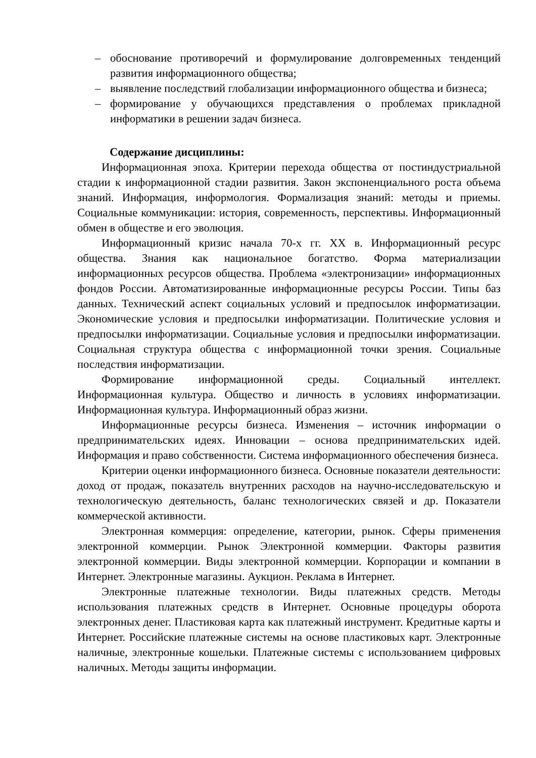– обоснование противоречий и формулирование долговременных тенденций развития информационного общества;
– выявление последствий глобализации информационного общества и бизнеса;
– формирование у обучающихся представления о проблемах прикладной информатики в решении задач бизнеса.
Содержание дисциплины:
Информационная эпоха. Критерии перехода общества от постиндустриальной стадии к информационной стадии развития. Закон экспоненциального роста объема знаний. Информация, информология. Формализация знаний: методы и приемы. Социальные коммуникации: история, современность, перспективы. Информационный обмен в обществе и его эволюция.
Информационный кризис начала 70-х гг. XX в. Информационный ресурс общества. Знания как национальное богатство. Форма материализации информационных ресурсов общества. Проблема «электронизации» информационных фондов России. Автоматизированные информационные ресурсы России. Типы баз данных. Технический аспект социальных условий и предпосылок информатизации. Экономические условия и предпосылки информатизации. Политические условия и предпосылки информатизации. Социальные условия и предпосылки информатизации. Социальная структура общества с информационной точки зрения. Социальные последствия информатизации.
Формирование информационной среды. Социальный интеллект. Информационная культура. Общество и личность в условиях информатизации. Информационная культура. Информационный образ жизни.
Информационные ресурсы бизнеса. Изменения – источник информации о предпринимательских идеях. Инновации – основа предпринимательских идей. Информация и право собственности. Система информационного обеспечения бизнеса.
Критерии оценки информационного бизнеса. Основные показатели деятельности: доход от продаж, показатель внутренних расходов на научно-исследовательскую и технологическую деятельность, баланс технологических связей и др. Показатели коммерческой активности.
Электронная коммерция: определение, категории, рынок. Сферы применения электронной коммерции. Рынок Электронной коммерции. Факторы развития электронной коммерции. Виды электронной коммерции. Корпорации и компании в Интернет. Электронные магазины. Аукцион. Реклама в Интернет.
Электронные платежные технологии. Виды платежных средств. Методы использования платежных средств в Интернет. Основные процедуры оборота электронных денег. Пластиковая карта как платежный инструмент. Кредитные карты и Интернет. Российские платежные системы на основе пластиковых карт. Электронные наличные, электронные кошельки. Платежные системы с использованием цифровых наличных. Методы защиты информации.